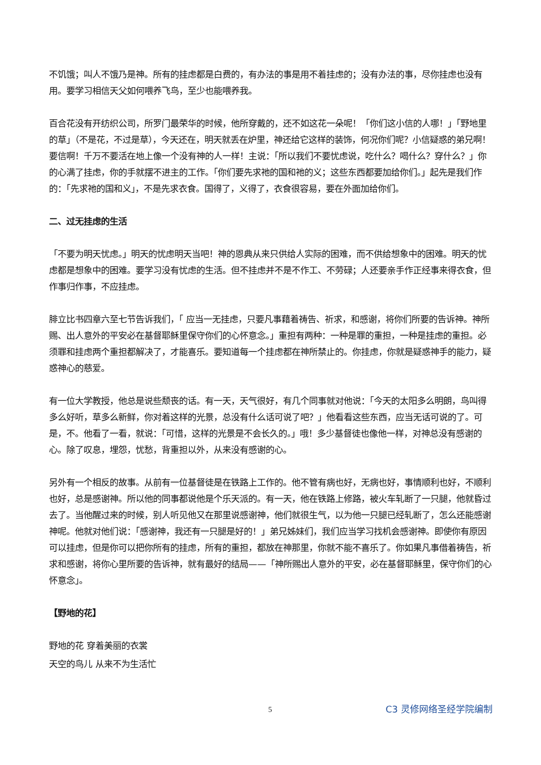不饥饿；叫人不饿乃是神。所有的挂虑都是白费的，有办法的事是用不着挂虑的；没有办法的事，尽你挂虑也没有用。要学习相信天父如何喂养飞鸟，至少也能喂养我。
百合花没有开纺织公司，所罗门最荣华的时候，他所穿戴的，还不如这花一朵呢！「你们这小信的人哪！」「野地里的草」（不是花，不过是草），今天还在，明天就丢在炉里，神还给它这样的装饰，何况你们呢？小信疑惑的弟兄啊！要信啊！千万不要活在地上像一个没有神的人一样！主说：「所以我们不要忧虑说，吃什么？喝什么？穿什么？」你的心满了挂虑，你的手就摆不进主的工作。「你们要先求祂的国和祂的义；这些东西都要加给你们。」起先是我们作的：「先求祂的国和义」，不是先求衣食。国得了，义得了，衣食很容易，要在外面加给你们。
二、过无挂虑的生活
「不要为明天忧虑。」明天的忧虑明天当吧！神的恩典从来只供给人实际的困难，而不供给想象中的困难。明天的忧虑都是想象中的困难。要学习没有忧虑的生活。但不挂虑并不是不作工、不劳碌；人还要亲手作正经事来得衣食，但作事归作事，不应挂虑。
腓立比书四章六至七节告诉我们，「 应当一无挂虑，只要凡事藉着祷告、祈求，和感谢，将你们所要的告诉神。神所赐、出人意外的平安必在基督耶稣里保守你们的心怀意念。」重担有两种：一种是罪的重担，一种是挂虑的重担。必须罪和挂虑两个重担都解决了，才能喜乐。要知道每一个挂虑都在神所禁止的。你挂虑，你就是疑惑神手的能力，疑惑神心的慈爱。
有一位大学教授，他总是说些颓丧的话。有一天，天气很好，有几个同事就对他说：「今天的太阳多么明朗，鸟叫得多么好听，草多么新鲜，你对着这样的光景，总没有什么话可说了吧？」他看看这些东西，应当无话可说的了。可是，不。他看了一看，就说：「可惜，这样的光景是不会长久的。」哦！多少基督徒也像他一样，对神总没有感谢的心。除了叹息，埋怨，忧愁，背重担以外，从来没有感谢的心。
另外有一个相反的故事。从前有一位基督徒是在铁路上工作的。他不管有病也好，无病也好，事情顺利也好，不顺利也好，总是感谢神。所以他的同事都说他是个乐天派的。有一天，他在铁路上修路，被火车轧断了一只腿，他就昏过去了。当他醒过来的时候，别人听见他又在那里说感谢神，他们就很生气，以为他一只腿已经轧断了，怎么还能感谢神呢。他就对他们说：「感谢神，我还有一只腿是好的！」弟兄姊妹们，我们应当学习找机会感谢神。即使你有原因可以挂虑，但是你可以把你所有的挂虑，所有的重担，都放在神那里，你就不能不喜乐了。你如果凡事借着祷告，祈求和感谢，将你心里所要的告诉神，就有最好的结局——「神所赐出人意外的平安，必在基督耶稣里，保守你们的心怀意念」。
【野地的花】
野地的花 穿着美丽的衣裳
天空的鸟儿 从来不为生活忙
5 C3 灵修网络圣经学院编制